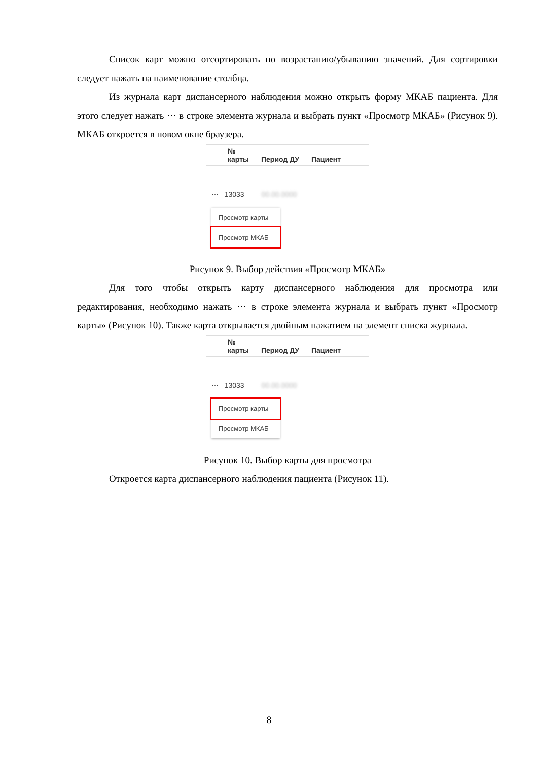Список карт можно отсортировать по возрастанию/убыванию значений. Для сортировки следует нажать на наименование столбца.
Из журнала карт диспансерного наблюдения можно открыть форму МКАБ пациента. Для этого следует нажать ⋯ в строке элемента журнала и выбрать пункт «Просмотр МКАБ» (Рисунок 9). МКАБ откроется в новом окне браузера.
№
карты
Период ДУ
Пациент
⋯ 13033 00.00.0000
Просмотр карты
Просмотр МКАБ
Рисунок 9. Выбор действия «Просмотр МКАБ»
Для того чтобы открыть карту диспансерного наблюдения для просмотра или редактирования, необходимо нажать ⋯ в строке элемента журнала и выбрать пункт «Просмотр карты» (Рисунок 10). Также карта открывается двойным нажатием на элемент списка журнала.
№
карты
Период ДУ
Пациент
⋯ 13033 00.00.0000
Просмотр карты
Просмотр МКАБ
Рисунок 10. Выбор карты для просмотра
Откроется карта диспансерного наблюдения пациента (Рисунок 11).
8